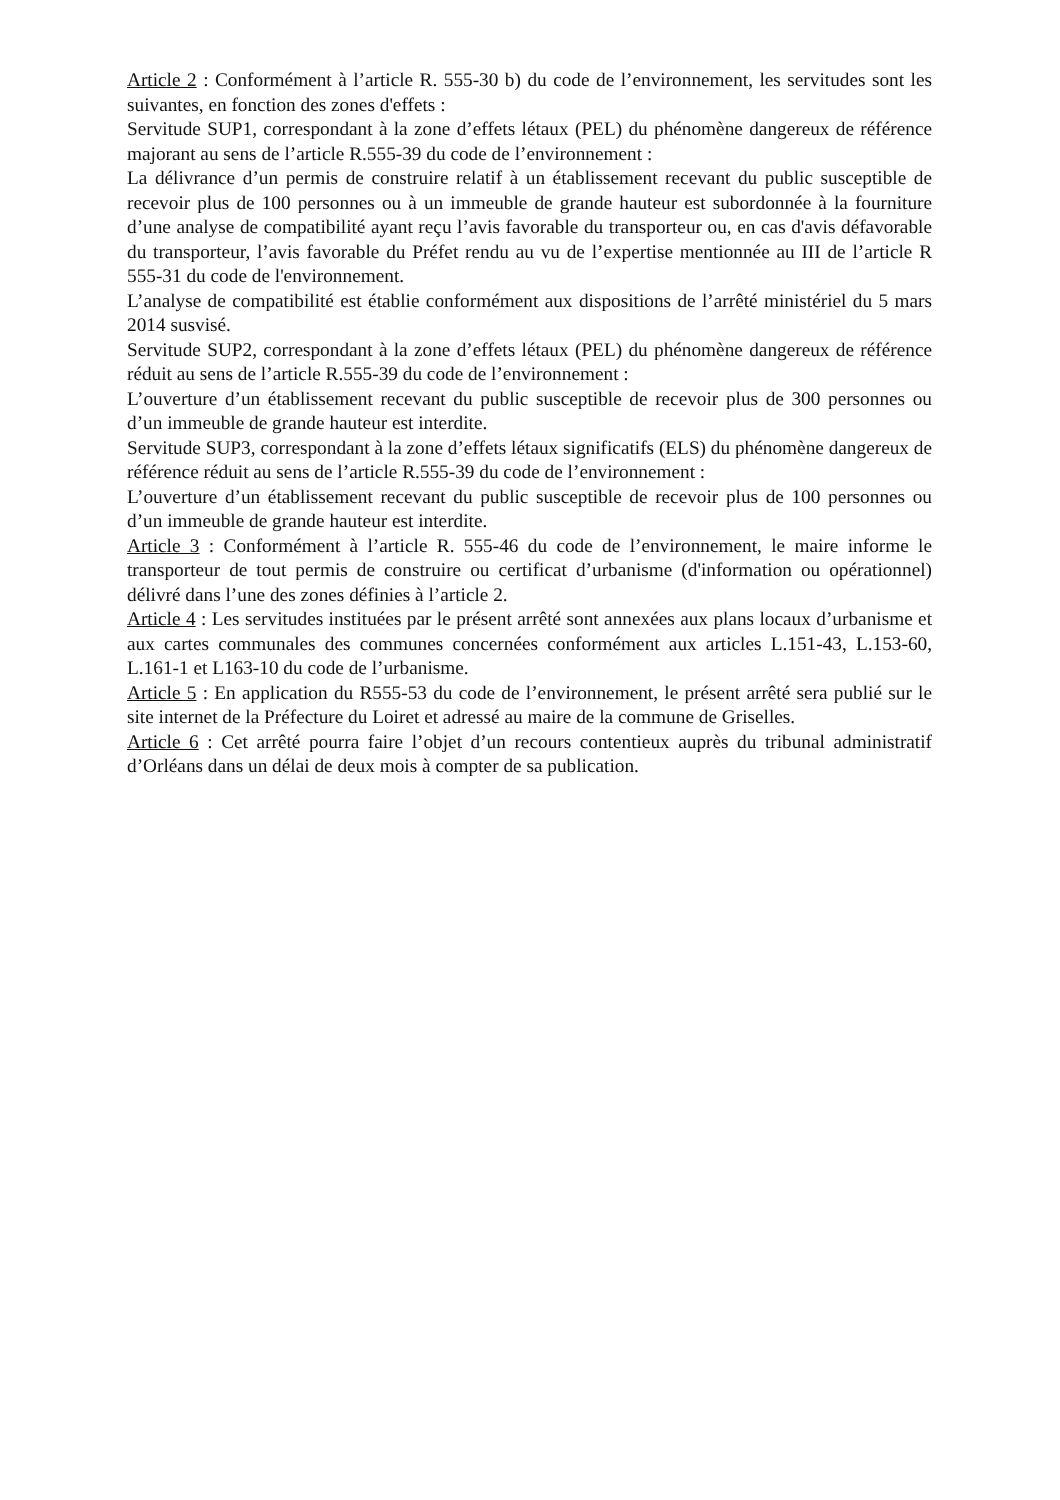Article 2 : Conformément à l’article R. 555-30 b) du code de l’environnement, les servitudes sont les suivantes, en fonction des zones d'effets :
Servitude SUP1, correspondant à la zone d’effets létaux (PEL) du phénomène dangereux de référence majorant au sens de l’article R.555-39 du code de l’environnement :
La délivrance d’un permis de construire relatif à un établissement recevant du public susceptible de recevoir plus de 100 personnes ou à un immeuble de grande hauteur est subordonnée à la fourniture d’une analyse de compatibilité ayant reçu l’avis favorable du transporteur ou, en cas d'avis défavorable du transporteur, l’avis favorable du Préfet rendu au vu de l’expertise mentionnée au III de l’article R 555-31 du code de l'environnement.
L’analyse de compatibilité est établie conformément aux dispositions de l’arrêté ministériel du 5 mars 2014 susvisé.
Servitude SUP2, correspondant à la zone d’effets létaux (PEL) du phénomène dangereux de référence réduit au sens de l’article R.555-39 du code de l’environnement :
L’ouverture d’un établissement recevant du public susceptible de recevoir plus de 300 personnes ou d’un immeuble de grande hauteur est interdite.
Servitude SUP3, correspondant à la zone d’effets létaux significatifs (ELS) du phénomène dangereux de référence réduit au sens de l’article R.555-39 du code de l’environnement :
L’ouverture d’un établissement recevant du public susceptible de recevoir plus de 100 personnes ou d’un immeuble de grande hauteur est interdite.
Article 3 : Conformément à l’article R. 555-46 du code de l’environnement, le maire informe le transporteur de tout permis de construire ou certificat d’urbanisme (d'information ou opérationnel) délivré dans l’une des zones définies à l’article 2.
Article 4 : Les servitudes instituées par le présent arrêté sont annexées aux plans locaux d’urbanisme et aux cartes communales des communes concernées conformément aux articles L.151-43, L.153-60, L.161-1 et L163-10 du code de l’urbanisme.
Article 5 : En application du R555-53 du code de l’environnement, le présent arrêté sera publié sur le site internet de la Préfecture du Loiret et adressé au maire de la commune de Griselles.
Article 6 : Cet arrêté pourra faire l’objet d’un recours contentieux auprès du tribunal administratif d’Orléans dans un délai de deux mois à compter de sa publication.